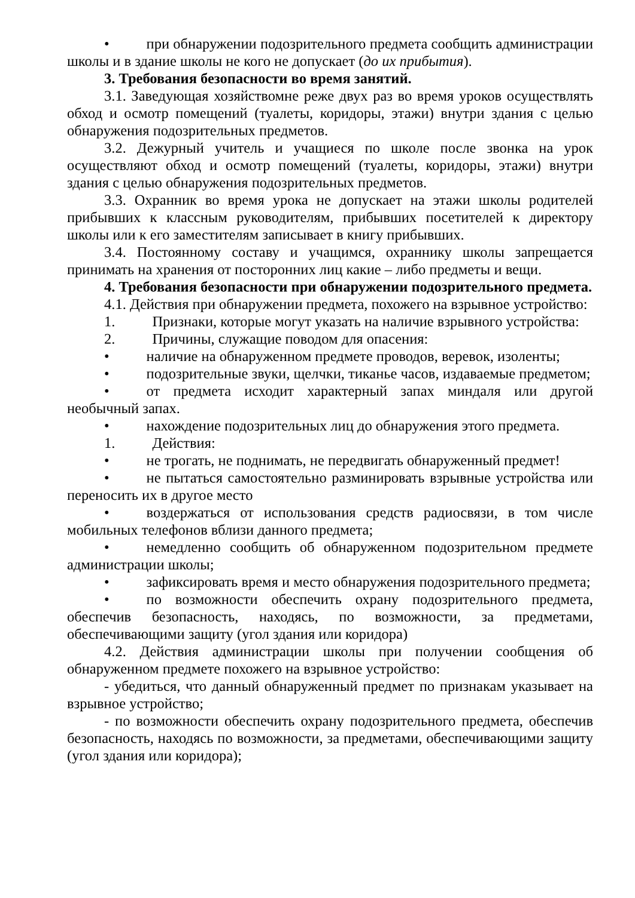• при обнаружении подозрительного предмета сообщить администрации школы и в здание школы не кого не допускает (до их прибытия).
3. Требования безопасности во время занятий.
3.1. Заведующая хозяйствомне реже двух раз во время уроков осуществлять обход и осмотр помещений (туалеты, коридоры, этажи) внутри здания с целью обнаружения подозрительных предметов.
3.2. Дежурный учитель и учащиеся по школе после звонка на урок осуществляют обход и осмотр помещений (туалеты, коридоры, этажи) внутри здания с целью обнаружения подозрительных предметов.
3.3. Охранник во время урока не допускает на этажи школы родителей прибывших к классным руководителям, прибывших посетителей к директору школы или к его заместителям записывает в книгу прибывших.
3.4. Постоянному составу и учащимся, охраннику школы запрещается принимать на хранения от посторонних лиц какие – либо предметы и вещи.
4. Требования безопасности при обнаружении подозрительного предмета.
4.1. Действия при обнаружении предмета, похожего на взрывное устройство:
1. Признаки, которые могут указать на наличие взрывного устройства:
2. Причины, служащие поводом для опасения:
• наличие на обнаруженном предмете проводов, веревок, изоленты;
• подозрительные звуки, щелчки, тиканье часов, издаваемые предметом;
• от предмета исходит характерный запах миндаля или другой необычный запах.
• нахождение подозрительных лиц до обнаружения этого предмета.
1. Действия:
• не трогать, не поднимать, не передвигать обнаруженный предмет!
• не пытаться самостоятельно разминировать взрывные устройства или переносить их в другое место
• воздержаться от использования средств радиосвязи, в том числе мобильных телефонов вблизи данного предмета;
• немедленно сообщить об обнаруженном подозрительном предмете администрации школы;
• зафиксировать время и место обнаружения подозрительного предмета;
• по возможности обеспечить охрану подозрительного предмета, обеспечив безопасность, находясь, по возможности, за предметами, обеспечивающими защиту (угол здания или коридора)
4.2. Действия администрации школы при получении сообщения об обнаруженном предмете похожего на взрывное устройство:
- убедиться, что данный обнаруженный предмет по признакам указывает на взрывное устройство;
- по возможности обеспечить охрану подозрительного предмета, обеспечив безопасность, находясь по возможности, за предметами, обеспечивающими защиту (угол здания или коридора);